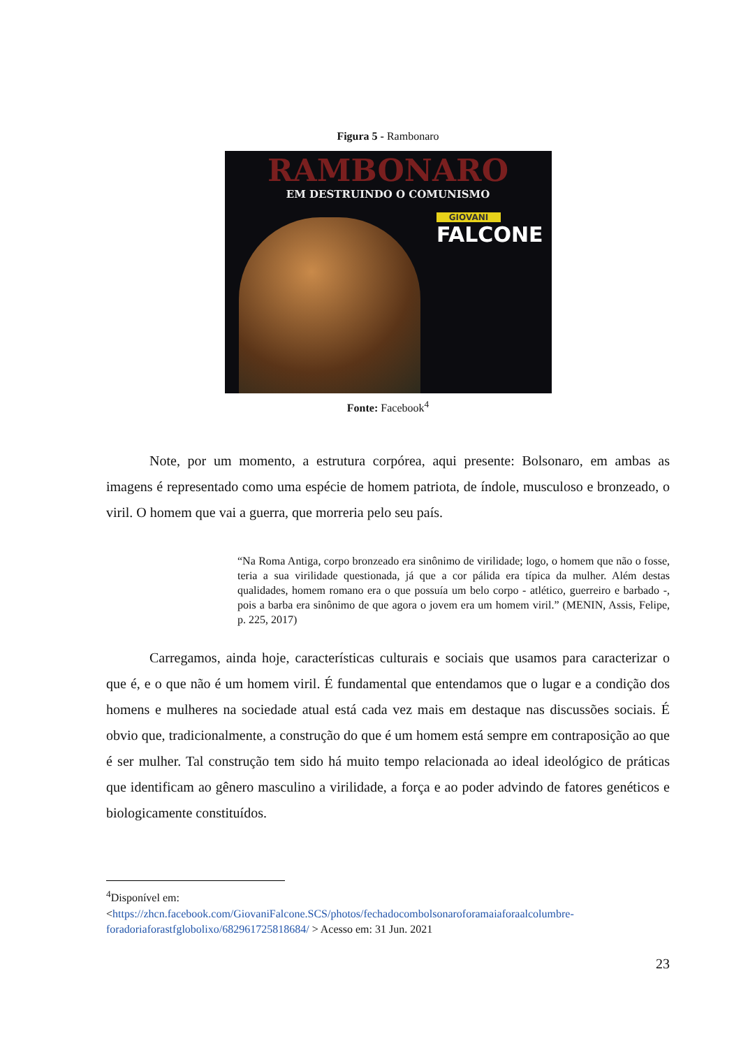Figura 5 - Rambonaro
RAMBONARO
EM DESTRUINDO O COMUNISMO
GIOVANI
FALCONE
Fonte: Facebook<sup>4</sup>
Note, por um momento, a estrutura corpórea, aqui presente: Bolsonaro, em ambas as imagens é representado como uma espécie de homem patriota, de índole, musculoso e bronzeado, o viril. O homem que vai a guerra, que morreria pelo seu país.
“Na Roma Antiga, corpo bronzeado era sinônimo de virilidade; logo, o homem que não o fosse, teria a sua virilidade questionada, já que a cor pálida era típica da mulher. Além destas qualidades, homem romano era o que possuía um belo corpo - atlético, guerreiro e barbado -, pois a barba era sinônimo de que agora o jovem era um homem viril.” (MENIN, Assis, Felipe, p. 225, 2017)
Carregamos, ainda hoje, características culturais e sociais que usamos para caracterizar o que é, e o que não é um homem viril. É fundamental que entendamos que o lugar e a condição dos homens e mulheres na sociedade atual está cada vez mais em destaque nas discussões sociais. É obvio que, tradicionalmente, a construção do que é um homem está sempre em contraposição ao que é ser mulher. Tal construção tem sido há muito tempo relacionada ao ideal ideológico de práticas que identificam ao gênero masculino a virilidade, a força e ao poder advindo de fatores genéticos e biologicamente constituídos.
<sup>4</sup> Disponível em:
<https://zhcn.facebook.com/GiovaniFalcone.SCS/photos/fechadocombolsonaroforamaiaforaalcolumbre-foradoriaforastfglobolixo/682961725818684/ > Acesso em: 31 Jun. 2021
23